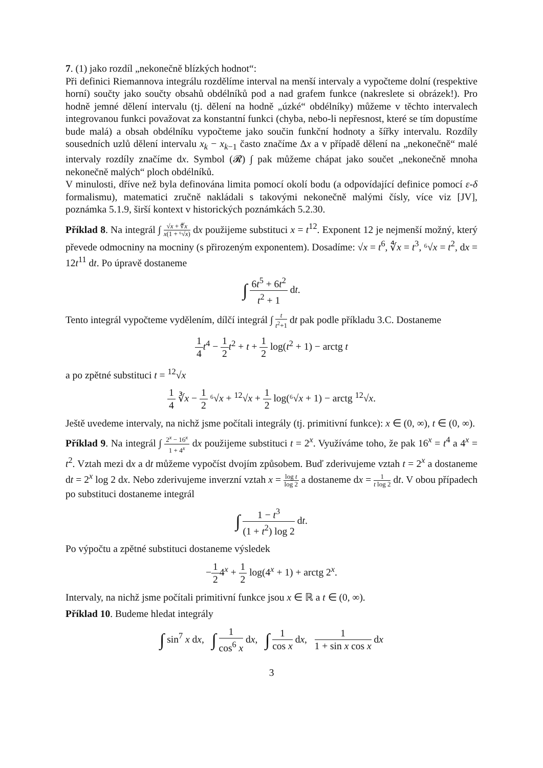7. (1) jako rozdíl „nekonečně blízkých hodnot“:
Při definici Riemannova integrálu rozdělíme interval na menší intervaly a vypočteme dolní (respektive horní) součty jako součty obsahů obdélníků pod a nad grafem funkce (nakreslete si obrázek!). Pro hodně jemné dělení intervalu (tj. dělení na hodně „úzké“ obdélníky) můžeme v těchto intervalech integrovanou funkci považovat za konstantní funkci (chyba, nebo-li nepřesnost, které se tím dopustíme bude malá) a obsah obdélníku vypočteme jako součin funkční hodnoty a šířky intervalu. Rozdíly sousedních uzlů dělení intervalu x<sub>k</sub> − x<sub>k−1</sub> často značíme Δx a v případě dělení na „nekonečně“ malé intervaly rozdíly značíme dx. Symbol (𝓡) ∫ pak můžeme chápat jako součet „nekonečně mnoha nekonečně malých“ ploch obdélníků.
V minulosti, dříve než byla definována limita pomocí okolí bodu (a odpovídající definice pomocí ε-δ formalismu), matematici zručně nakládali s takovými nekonečně malými čísly, více viz [JV], poznámka 5.1.9, širší kontext v historických poznámkách 5.2.30.
Příklad 8. Na integrál ∫ √x + ∜x x(1 + ⁶√x) dx použijeme substituci x = t<sup>12</sup>. Exponent 12 je nejmenší možný, který převede odmocniny na mocniny (s přirozeným exponentem). Dosadíme: √x = t<sup>6</sup>, ∜x = t<sup>3</sup>, ⁶√x = t<sup>2</sup>, dx = 12t<sup>11</sup> dt. Po úpravě dostaneme
∫ 6t<sup>5</sup> + 6t<sup>2</sup> t<sup>2</sup> + 1 dt.
Tento integrál vypočteme vydělením, dílčí integrál ∫ t t<sup>2</sup>+1 dt pak podle příkladu 3.C. Dostaneme
1 4 t<sup>4</sup> − 1 2 t<sup>2</sup> + t + 1 2 log(t<sup>2</sup> + 1) − arctg t
a po zpětné substituci t = <sup>12</sup>√x
1 4 ∛x − 1 2 ⁶√x + <sup>12</sup>√x + 1 2 log(⁶√x + 1) − arctg <sup>12</sup>√x.
Ještě uvedeme intervaly, na nichž jsme počítali integrály (tj. primitivní funkce): x ∈ (0, ∞), t ∈ (0, ∞).
Příklad 9. Na integrál ∫ 2<sup>x</sup> − 16<sup>x</sup> 1 + 4<sup>x</sup> dx použijeme substituci t = 2<sup>x</sup>. Využíváme toho, že pak 16<sup>x</sup> = t<sup>4</sup> a 4<sup>x</sup> = t<sup>2</sup>. Vztah mezi dx a dt můžeme vypočíst dvojím způsobem. Buď zderivujeme vztah t = 2<sup>x</sup> a dostaneme dt = 2<sup>x</sup> log 2 dx. Nebo zderivujeme inverzní vztah x = log t log 2 a dostaneme dx = 1 t log 2 dt. V obou případech po substituci dostaneme integrál
∫ 1 − t<sup>3</sup> (1 + t<sup>2</sup>) log 2 dt.
Po výpočtu a zpětné substituci dostaneme výsledek
−1 24<sup>x</sup> + 1 2 log(4<sup>x</sup> + 1) + arctg 2<sup>x</sup>.
Intervaly, na nichž jsme počítali primitivní funkce jsou x ∈ ℝ a t ∈ (0, ∞).
Příklad 10. Budeme hledat integrály
∫ sin<sup>7</sup> x dx, ∫ 1 cos<sup>6</sup> x dx, ∫ 1 cos x dx, 1 1 + sin x cos x dx
3